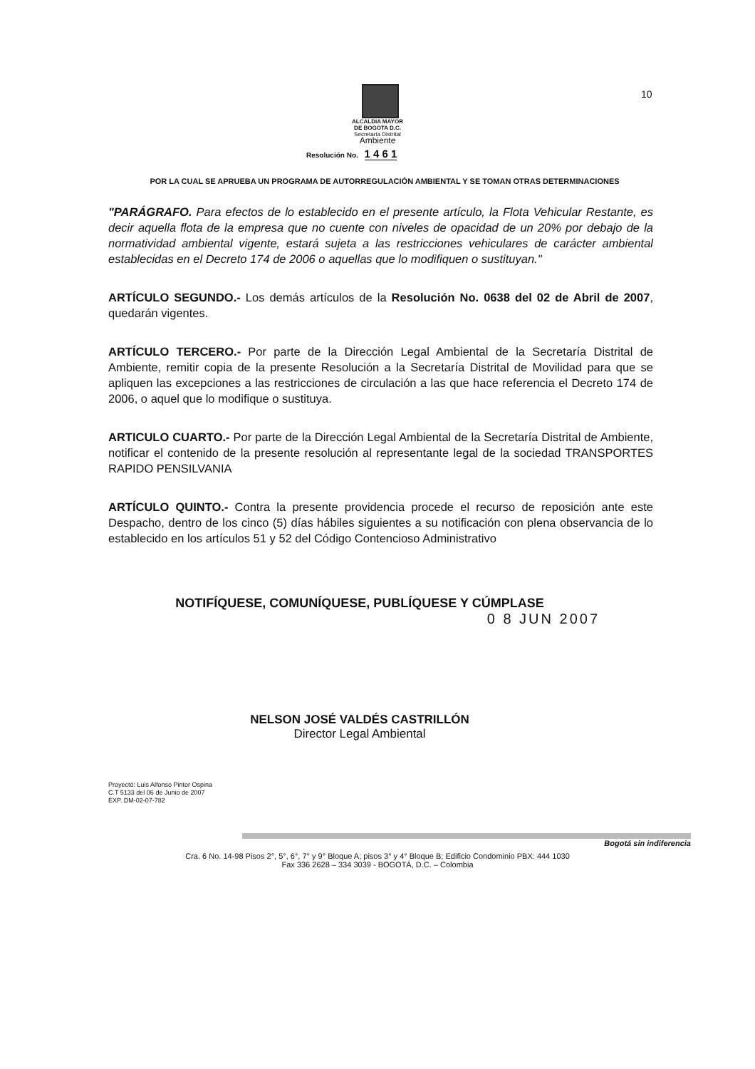10
ALCALDIA MAYOR
DE BOGOTA D.C.
Secretaría Distrital
Ambiente
Resolución No. 1 4 6 1
POR LA CUAL SE APRUEBA UN PROGRAMA DE AUTORREGULACIÓN AMBIENTAL Y SE TOMAN OTRAS DETERMINACIONES
"PARÁGRAFO. Para efectos de lo establecido en el presente artículo, la Flota Vehicular Restante, es decir aquella flota de la empresa que no cuente con niveles de opacidad de un 20% por debajo de la normatividad ambiental vigente, estará sujeta a las restricciones vehiculares de carácter ambiental establecidas en el Decreto 174 de 2006 o aquellas que lo modifiquen o sustituyan."
ARTÍCULO SEGUNDO.- Los demás artículos de la Resolución No. 0638 del 02 de Abril de 2007, quedarán vigentes.
ARTÍCULO TERCERO.- Por parte de la Dirección Legal Ambiental de la Secretaría Distrital de Ambiente, remitir copia de la presente Resolución a la Secretaría Distrital de Movilidad para que se apliquen las excepciones a las restricciones de circulación a las que hace referencia el Decreto 174 de 2006, o aquel que lo modifique o sustituya.
ARTICULO CUARTO.- Por parte de la Dirección Legal Ambiental de la Secretaría Distrital de Ambiente, notificar el contenido de la presente resolución al representante legal de la sociedad TRANSPORTES RAPIDO PENSILVANIA
ARTÍCULO QUINTO.- Contra la presente providencia procede el recurso de reposición ante este Despacho, dentro de los cinco (5) días hábiles siguientes a su notificación con plena observancia de lo establecido en los artículos 51 y 52 del Código Contencioso Administrativo
NOTIFÍQUESE, COMUNÍQUESE, PUBLÍQUESE Y CÚMPLASE
0 8 JUN 2007
NELSON JOSÉ VALDÉS CASTRILLÓN
Director Legal Ambiental
Proyectó: Luis Alfonso Pintor Ospina
C.T 5133 del 06 de Junio de 2007
EXP. DM-02-07-782
Bogotá sin indiferencia
Cra. 6 No. 14-98 Pisos 2°, 5°, 6°, 7° y 9° Bloque A; pisos 3° y 4° Bloque B; Edificio Condominio PBX: 444 1030
Fax 336 2628 – 334 3039 - BOGOTÁ, D.C. – Colombia